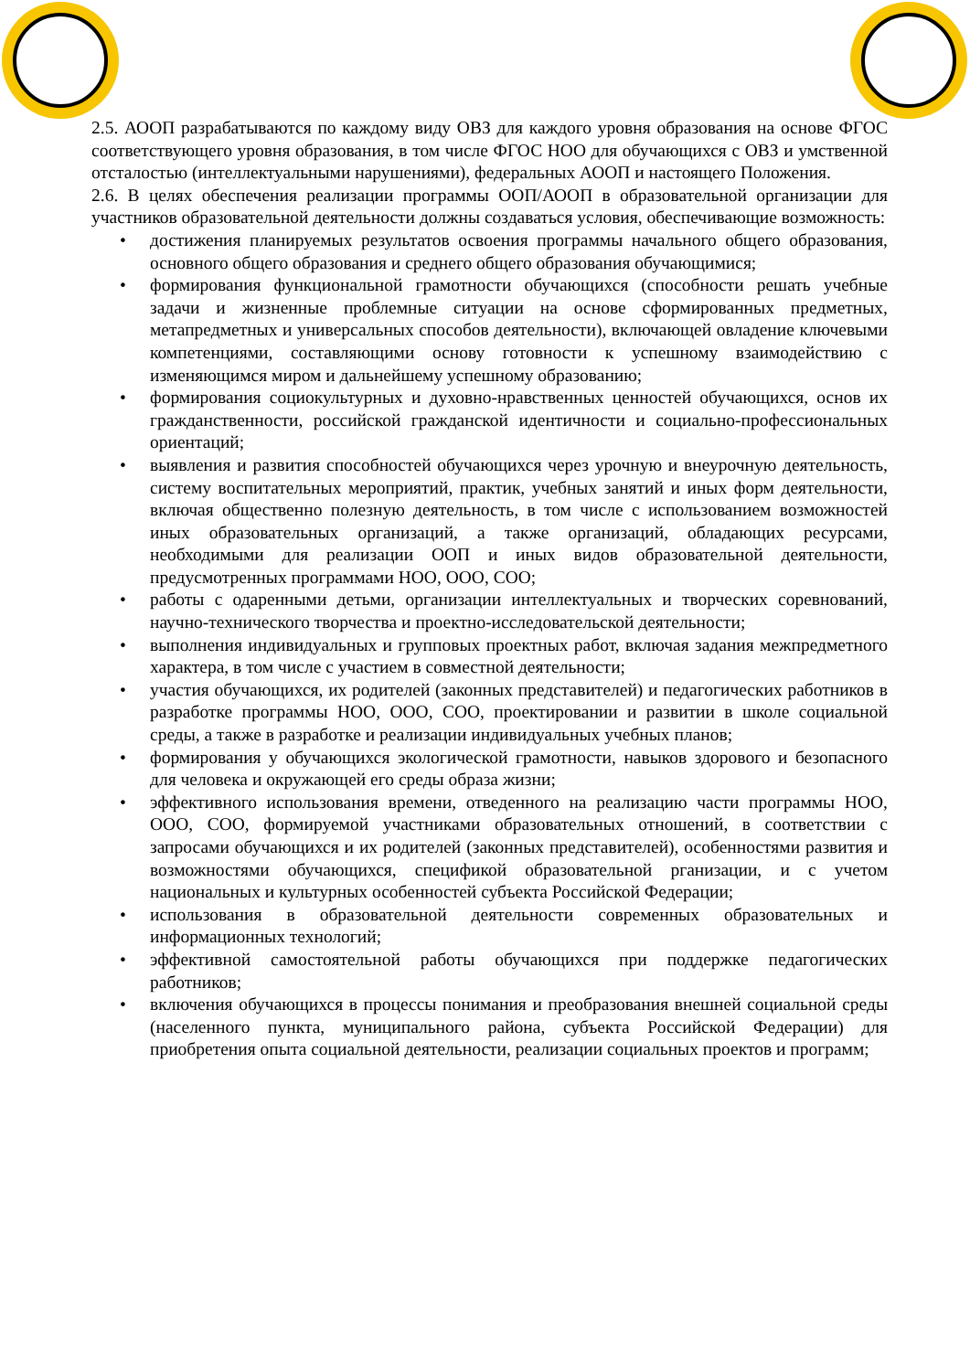2.5. АООП разрабатываются по каждому виду ОВЗ для каждого уровня образования на основе ФГОС соответствующего уровня образования, в том числе ФГОС НОО для обучающихся с ОВЗ и умственной отсталостью (интеллектуальными нарушениями), федеральных АООП и настоящего Положения.
2.6. В целях обеспечения реализации программы ООП/АООП в образовательной организации для участников образовательной деятельности должны создаваться условия, обеспечивающие возможность:
• достижения планируемых результатов освоения программы начального общего образования, основного общего образования и среднего общего образования обучающимися;
• формирования функциональной грамотности обучающихся (способности решать учебные задачи и жизненные проблемные ситуации на основе сформированных предметных, метапредметных и универсальных способов деятельности), включающей овладение ключевыми компетенциями, составляющими основу готовности к успешному взаимодействию с изменяющимся миром и дальнейшему успешному образованию;
• формирования социокультурных и духовно-нравственных ценностей обучающихся, основ их гражданственности, российской гражданской идентичности и социально-профессиональных ориентаций;
• выявления и развития способностей обучающихся через урочную и внеурочную деятельность, систему воспитательных мероприятий, практик, учебных занятий и иных форм деятельности, включая общественно полезную деятельность, в том числе с использованием возможностей иных образовательных организаций, а также организаций, обладающих ресурсами, необходимыми для реализации ООП и иных видов образовательной деятельности, предусмотренных программами НОО, ООО, СОО;
• работы с одаренными детьми, организации интеллектуальных и творческих соревнований, научно-технического творчества и проектно-исследовательской деятельности;
• выполнения индивидуальных и групповых проектных работ, включая задания межпредметного характера, в том числе с участием в совместной деятельности;
• участия обучающихся, их родителей (законных представителей) и педагогических работников в разработке программы НОО, ООО, СОО, проектировании и развитии в школе социальной среды, а также в разработке и реализации индивидуальных учебных планов;
• формирования у обучающихся экологической грамотности, навыков здорового и безопасного для человека и окружающей его среды образа жизни;
• эффективного использования времени, отведенного на реализацию части программы НОО, ООО, СОО, формируемой участниками образовательных отношений, в соответствии с запросами обучающихся и их родителей (законных представителей), особенностями развития и возможностями обучающихся, спецификой образовательной рганизации, и с учетом национальных и культурных особенностей субъекта Российской Федерации;
• использования в образовательной деятельности современных образовательных и информационных технологий;
• эффективной самостоятельной работы обучающихся при поддержке педагогических работников;
• включения обучающихся в процессы понимания и преобразования внешней социальной среды (населенного пункта, муниципального района, субъекта Российской Федерации) для приобретения опыта социальной деятельности, реализации социальных проектов и программ;